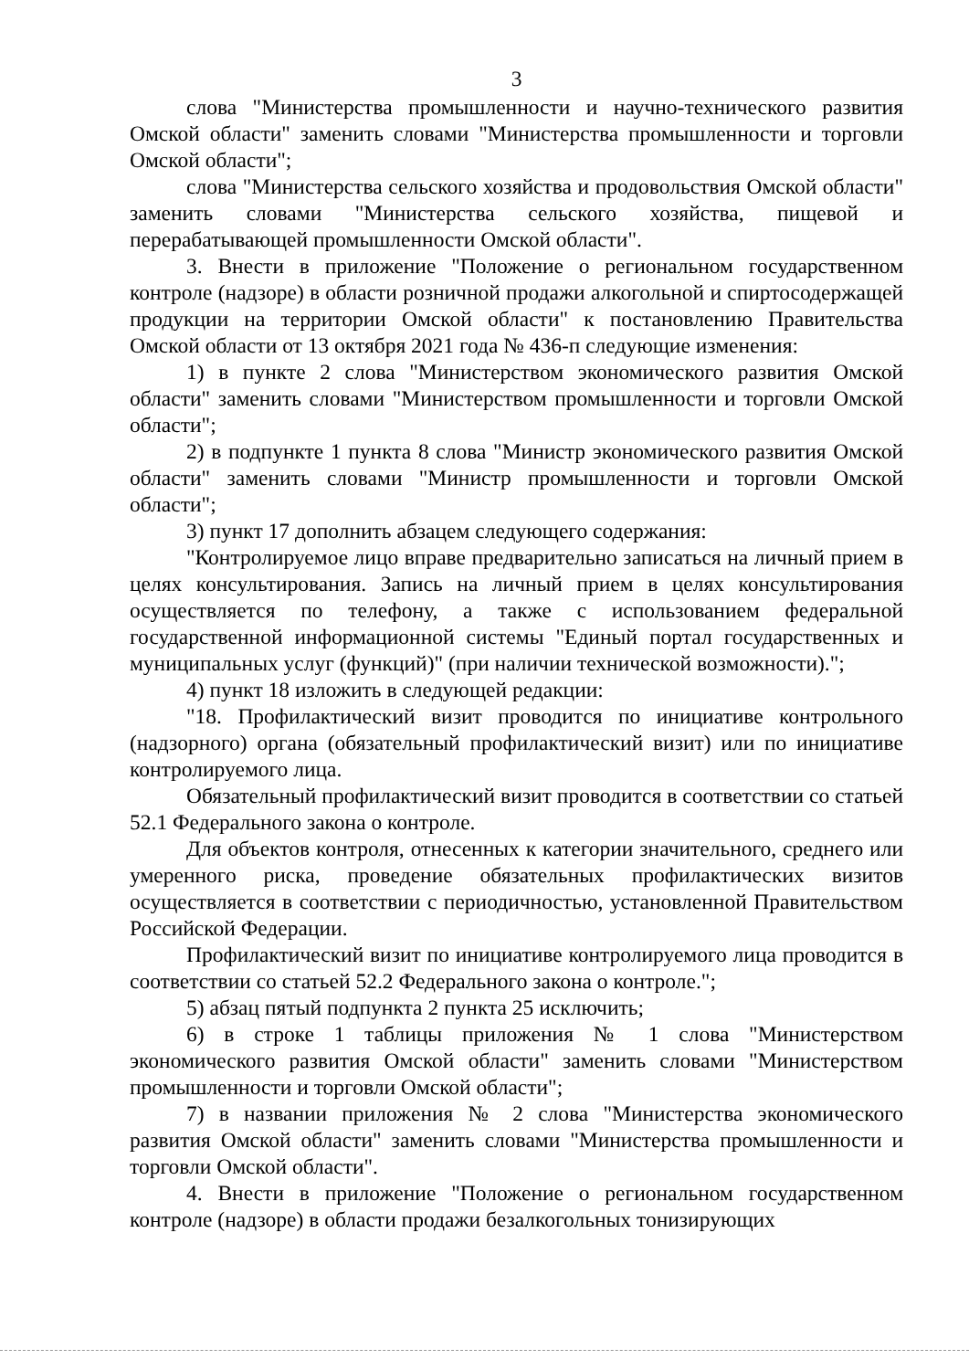3
слова "Министерства промышленности и научно-технического развития Омской области" заменить словами "Министерства промышленности и торговли Омской области";
слова "Министерства сельского хозяйства и продовольствия Омской области" заменить словами "Министерства сельского хозяйства, пищевой и перерабатывающей промышленности Омской области".
3. Внести в приложение "Положение о региональном государственном контроле (надзоре) в области розничной продажи алкогольной и спиртосодержащей продукции на территории Омской области" к постановлению Правительства Омской области от 13 октября 2021 года № 436-п следующие изменения:
1) в пункте 2 слова "Министерством экономического развития Омской области" заменить словами "Министерством промышленности и торговли Омской области";
2) в подпункте 1 пункта 8 слова "Министр экономического развития Омской области" заменить словами "Министр промышленности и торговли Омской области";
3) пункт 17 дополнить абзацем следующего содержания:
"Контролируемое лицо вправе предварительно записаться на личный прием в целях консультирования. Запись на личный прием в целях консультирования осуществляется по телефону, а также с использованием федеральной государственной информационной системы "Единый портал государственных и муниципальных услуг (функций)" (при наличии технической возможности).";
4) пункт 18 изложить в следующей редакции:
"18. Профилактический визит проводится по инициативе контрольного (надзорного) органа (обязательный профилактический визит) или по инициативе контролируемого лица.
Обязательный профилактический визит проводится в соответствии со статьей 52.1 Федерального закона о контроле.
Для объектов контроля, отнесенных к категории значительного, среднего или умеренного риска, проведение обязательных профилактических визитов осуществляется в соответствии с периодичностью, установленной Правительством Российской Федерации.
Профилактический визит по инициативе контролируемого лица проводится в соответствии со статьей 52.2 Федерального закона о контроле.";
5) абзац пятый подпункта 2 пункта 25 исключить;
6) в строке 1 таблицы приложения № 1 слова "Министерством экономического развития Омской области" заменить словами "Министерством промышленности и торговли Омской области";
7) в названии приложения № 2 слова "Министерства экономического развития Омской области" заменить словами "Министерства промышленности и торговли Омской области".
4. Внести в приложение "Положение о региональном государственном контроле (надзоре) в области продажи безалкогольных тонизирующих